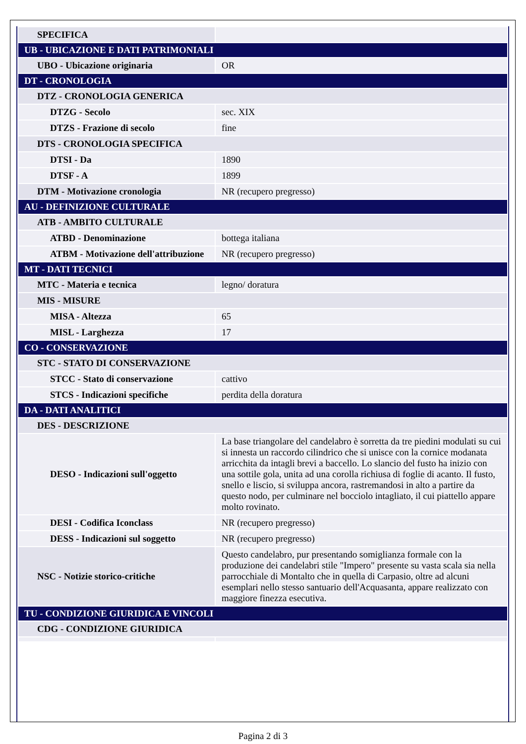| SPECIFICA | |
| UB - UBICAZIONE E DATI PATRIMONIALI | |
| UBO - Ubicazione originaria | OR |
| DT - CRONOLOGIA | |
| DTZ - CRONOLOGIA GENERICA | |
| DTZG - Secolo | sec. XIX |
| DTZS - Frazione di secolo | fine |
| DTS - CRONOLOGIA SPECIFICA | |
| DTSI - Da | 1890 |
| DTSF - A | 1899 |
| DTM - Motivazione cronologia | NR (recupero pregresso) |
| AU - DEFINIZIONE CULTURALE | |
| ATB - AMBITO CULTURALE | |
| ATBD - Denominazione | bottega italiana |
| ATBM - Motivazione dell'attribuzione | NR (recupero pregresso) |
| MT - DATI TECNICI | |
| MTC - Materia e tecnica | legno/ doratura |
| MIS - MISURE | |
| MISA - Altezza | 65 |
| MISL - Larghezza | 17 |
| CO - CONSERVAZIONE | |
| STC - STATO DI CONSERVAZIONE | |
| STCC - Stato di conservazione | cattivo |
| STCS - Indicazioni specifiche | perdita della doratura |
| DA - DATI ANALITICI | |
| DES - DESCRIZIONE | |
| DESO - Indicazioni sull'oggetto | La base triangolare del candelabro è sorretta da tre piedini modulati su cui si innesta un raccordo cilindrico che si unisce con la cornice modanata arricchita da intagli brevi a baccello. Lo slancio del fusto ha inizio con una sottile gola, unita ad una corolla richiusa di foglie di acanto. Il fusto, snello e liscio, si sviluppa ancora, rastremandosi in alto a partire da questo nodo, per culminare nel bocciolo intagliato, il cui piattello appare molto rovinato. |
| DESI - Codifica Iconclass | NR (recupero pregresso) |
| DESS - Indicazioni sul soggetto | NR (recupero pregresso) |
| NSC - Notizie storico-critiche | Questo candelabro, pur presentando somiglianza formale con la produzione dei candelabri stile "Impero" presente su vasta scala sia nella parrocchiale di Montalto che in quella di Carpasio, oltre ad alcuni esemplari nello stesso santuario dell'Acquasanta, appare realizzato con maggiore finezza esecutiva. |
| TU - CONDIZIONE GIURIDICA E VINCOLI | |
| CDG - CONDIZIONE GIURIDICA | |
Pagina 2 di 3